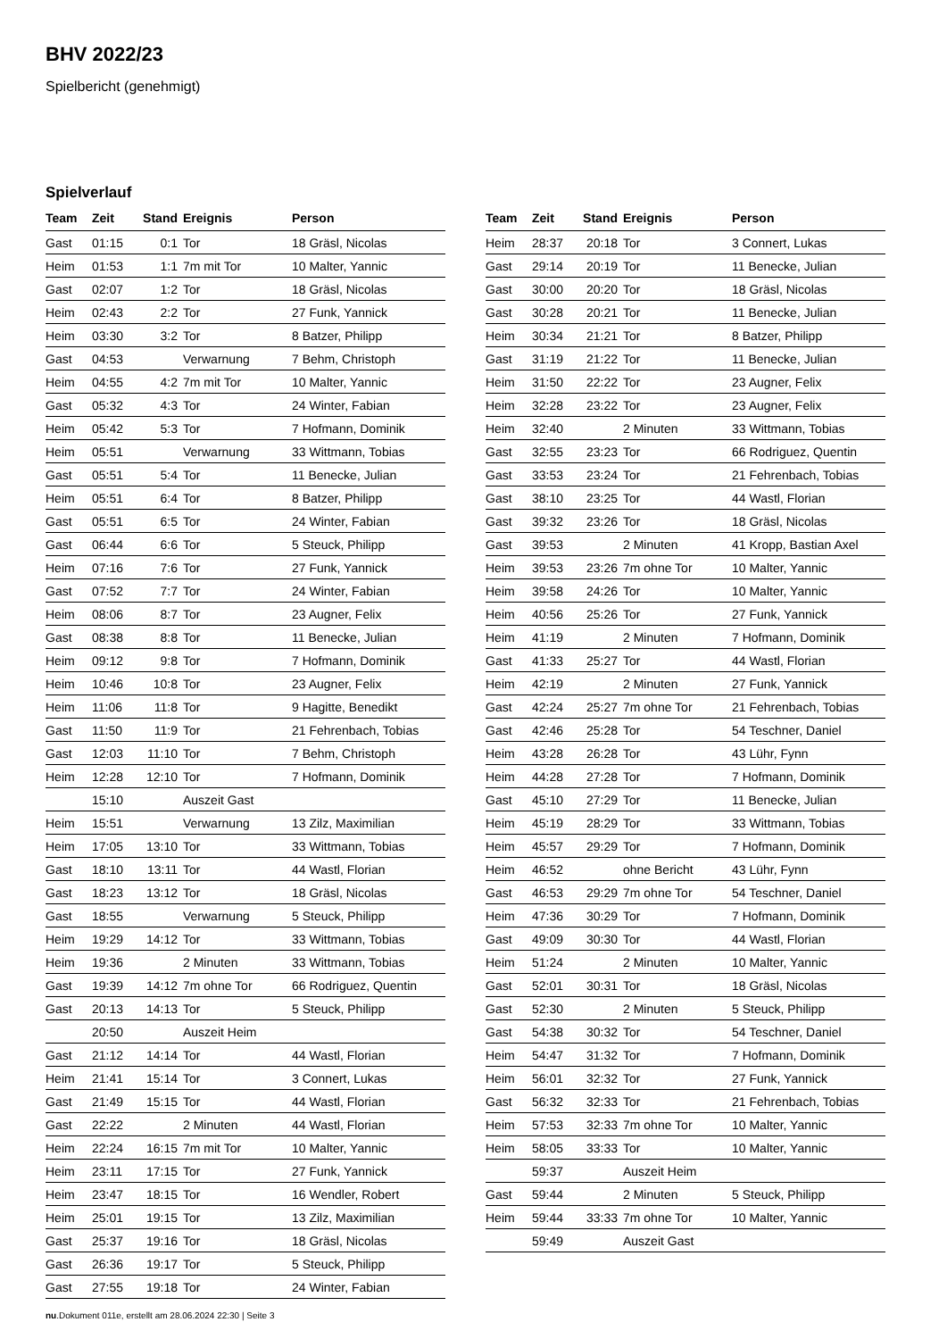BHV 2022/23
Spielbericht (genehmigt)
Spielverlauf
| Team | Zeit | Stand | Ereignis | Person |
| --- | --- | --- | --- | --- |
| Gast | 01:15 | 0:1 | Tor | 18 Gräsl, Nicolas |
| Heim | 01:53 | 1:1 | 7m mit Tor | 10 Malter, Yannic |
| Gast | 02:07 | 1:2 | Tor | 18 Gräsl, Nicolas |
| Heim | 02:43 | 2:2 | Tor | 27 Funk, Yannick |
| Heim | 03:30 | 3:2 | Tor | 8 Batzer, Philipp |
| Gast | 04:53 | | Verwarnung | 7 Behm, Christoph |
| Heim | 04:55 | 4:2 | 7m mit Tor | 10 Malter, Yannic |
| Gast | 05:32 | 4:3 | Tor | 24 Winter, Fabian |
| Heim | 05:42 | 5:3 | Tor | 7 Hofmann, Dominik |
| Heim | 05:51 | | Verwarnung | 33 Wittmann, Tobias |
| Gast | 05:51 | 5:4 | Tor | 11 Benecke, Julian |
| Heim | 05:51 | 6:4 | Tor | 8 Batzer, Philipp |
| Gast | 05:51 | 6:5 | Tor | 24 Winter, Fabian |
| Gast | 06:44 | 6:6 | Tor | 5 Steuck, Philipp |
| Heim | 07:16 | 7:6 | Tor | 27 Funk, Yannick |
| Gast | 07:52 | 7:7 | Tor | 24 Winter, Fabian |
| Heim | 08:06 | 8:7 | Tor | 23 Augner, Felix |
| Gast | 08:38 | 8:8 | Tor | 11 Benecke, Julian |
| Heim | 09:12 | 9:8 | Tor | 7 Hofmann, Dominik |
| Heim | 10:46 | 10:8 | Tor | 23 Augner, Felix |
| Heim | 11:06 | 11:8 | Tor | 9 Hagitte, Benedikt |
| Gast | 11:50 | 11:9 | Tor | 21 Fehrenbach, Tobias |
| Gast | 12:03 | 11:10 | Tor | 7 Behm, Christoph |
| Heim | 12:28 | 12:10 | Tor | 7 Hofmann, Dominik |
| | 15:10 | | Auszeit Gast | |
| Heim | 15:51 | | Verwarnung | 13 Zilz, Maximilian |
| Heim | 17:05 | 13:10 | Tor | 33 Wittmann, Tobias |
| Gast | 18:10 | 13:11 | Tor | 44 Wastl, Florian |
| Gast | 18:23 | 13:12 | Tor | 18 Gräsl, Nicolas |
| Gast | 18:55 | | Verwarnung | 5 Steuck, Philipp |
| Heim | 19:29 | 14:12 | Tor | 33 Wittmann, Tobias |
| Heim | 19:36 | | 2 Minuten | 33 Wittmann, Tobias |
| Gast | 19:39 | 14:12 | 7m ohne Tor | 66 Rodriguez, Quentin |
| Gast | 20:13 | 14:13 | Tor | 5 Steuck, Philipp |
| | 20:50 | | Auszeit Heim | |
| Gast | 21:12 | 14:14 | Tor | 44 Wastl, Florian |
| Heim | 21:41 | 15:14 | Tor | 3 Connert, Lukas |
| Gast | 21:49 | 15:15 | Tor | 44 Wastl, Florian |
| Gast | 22:22 | | 2 Minuten | 44 Wastl, Florian |
| Heim | 22:24 | 16:15 | 7m mit Tor | 10 Malter, Yannic |
| Heim | 23:11 | 17:15 | Tor | 27 Funk, Yannick |
| Heim | 23:47 | 18:15 | Tor | 16 Wendler, Robert |
| Heim | 25:01 | 19:15 | Tor | 13 Zilz, Maximilian |
| Gast | 25:37 | 19:16 | Tor | 18 Gräsl, Nicolas |
| Gast | 26:36 | 19:17 | Tor | 5 Steuck, Philipp |
| Gast | 27:55 | 19:18 | Tor | 24 Winter, Fabian |
| Team | Zeit | Stand | Ereignis | Person |
| --- | --- | --- | --- | --- |
| Heim | 28:37 | 20:18 | Tor | 3 Connert, Lukas |
| Gast | 29:14 | 20:19 | Tor | 11 Benecke, Julian |
| Gast | 30:00 | 20:20 | Tor | 18 Gräsl, Nicolas |
| Gast | 30:28 | 20:21 | Tor | 11 Benecke, Julian |
| Heim | 30:34 | 21:21 | Tor | 8 Batzer, Philipp |
| Gast | 31:19 | 21:22 | Tor | 11 Benecke, Julian |
| Heim | 31:50 | 22:22 | Tor | 23 Augner, Felix |
| Heim | 32:28 | 23:22 | Tor | 23 Augner, Felix |
| Heim | 32:40 | | 2 Minuten | 33 Wittmann, Tobias |
| Gast | 32:55 | 23:23 | Tor | 66 Rodriguez, Quentin |
| Gast | 33:53 | 23:24 | Tor | 21 Fehrenbach, Tobias |
| Gast | 38:10 | 23:25 | Tor | 44 Wastl, Florian |
| Gast | 39:32 | 23:26 | Tor | 18 Gräsl, Nicolas |
| Gast | 39:53 | | 2 Minuten | 41 Kropp, Bastian Axel |
| Heim | 39:53 | 23:26 | 7m ohne Tor | 10 Malter, Yannic |
| Heim | 39:58 | 24:26 | Tor | 10 Malter, Yannic |
| Heim | 40:56 | 25:26 | Tor | 27 Funk, Yannick |
| Heim | 41:19 | | 2 Minuten | 7 Hofmann, Dominik |
| Gast | 41:33 | 25:27 | Tor | 44 Wastl, Florian |
| Heim | 42:19 | | 2 Minuten | 27 Funk, Yannick |
| Gast | 42:24 | 25:27 | 7m ohne Tor | 21 Fehrenbach, Tobias |
| Gast | 42:46 | 25:28 | Tor | 54 Teschner, Daniel |
| Heim | 43:28 | 26:28 | Tor | 43 Lühr, Fynn |
| Heim | 44:28 | 27:28 | Tor | 7 Hofmann, Dominik |
| Gast | 45:10 | 27:29 | Tor | 11 Benecke, Julian |
| Heim | 45:19 | 28:29 | Tor | 33 Wittmann, Tobias |
| Heim | 45:57 | 29:29 | Tor | 7 Hofmann, Dominik |
| Heim | 46:52 | | ohne Bericht | 43 Lühr, Fynn |
| Gast | 46:53 | 29:29 | 7m ohne Tor | 54 Teschner, Daniel |
| Heim | 47:36 | 30:29 | Tor | 7 Hofmann, Dominik |
| Gast | 49:09 | 30:30 | Tor | 44 Wastl, Florian |
| Heim | 51:24 | | 2 Minuten | 10 Malter, Yannic |
| Gast | 52:01 | 30:31 | Tor | 18 Gräsl, Nicolas |
| Gast | 52:30 | | 2 Minuten | 5 Steuck, Philipp |
| Gast | 54:38 | 30:32 | Tor | 54 Teschner, Daniel |
| Heim | 54:47 | 31:32 | Tor | 7 Hofmann, Dominik |
| Heim | 56:01 | 32:32 | Tor | 27 Funk, Yannick |
| Gast | 56:32 | 32:33 | Tor | 21 Fehrenbach, Tobias |
| Heim | 57:53 | 32:33 | 7m ohne Tor | 10 Malter, Yannic |
| Heim | 58:05 | 33:33 | Tor | 10 Malter, Yannic |
| | 59:37 | | Auszeit Heim | |
| Gast | 59:44 | | 2 Minuten | 5 Steuck, Philipp |
| Heim | 59:44 | 33:33 | 7m ohne Tor | 10 Malter, Yannic |
| | 59:49 | | Auszeit Gast | |
nu.Dokument 011e, erstellt am 28.06.2024 22:30 | Seite 3